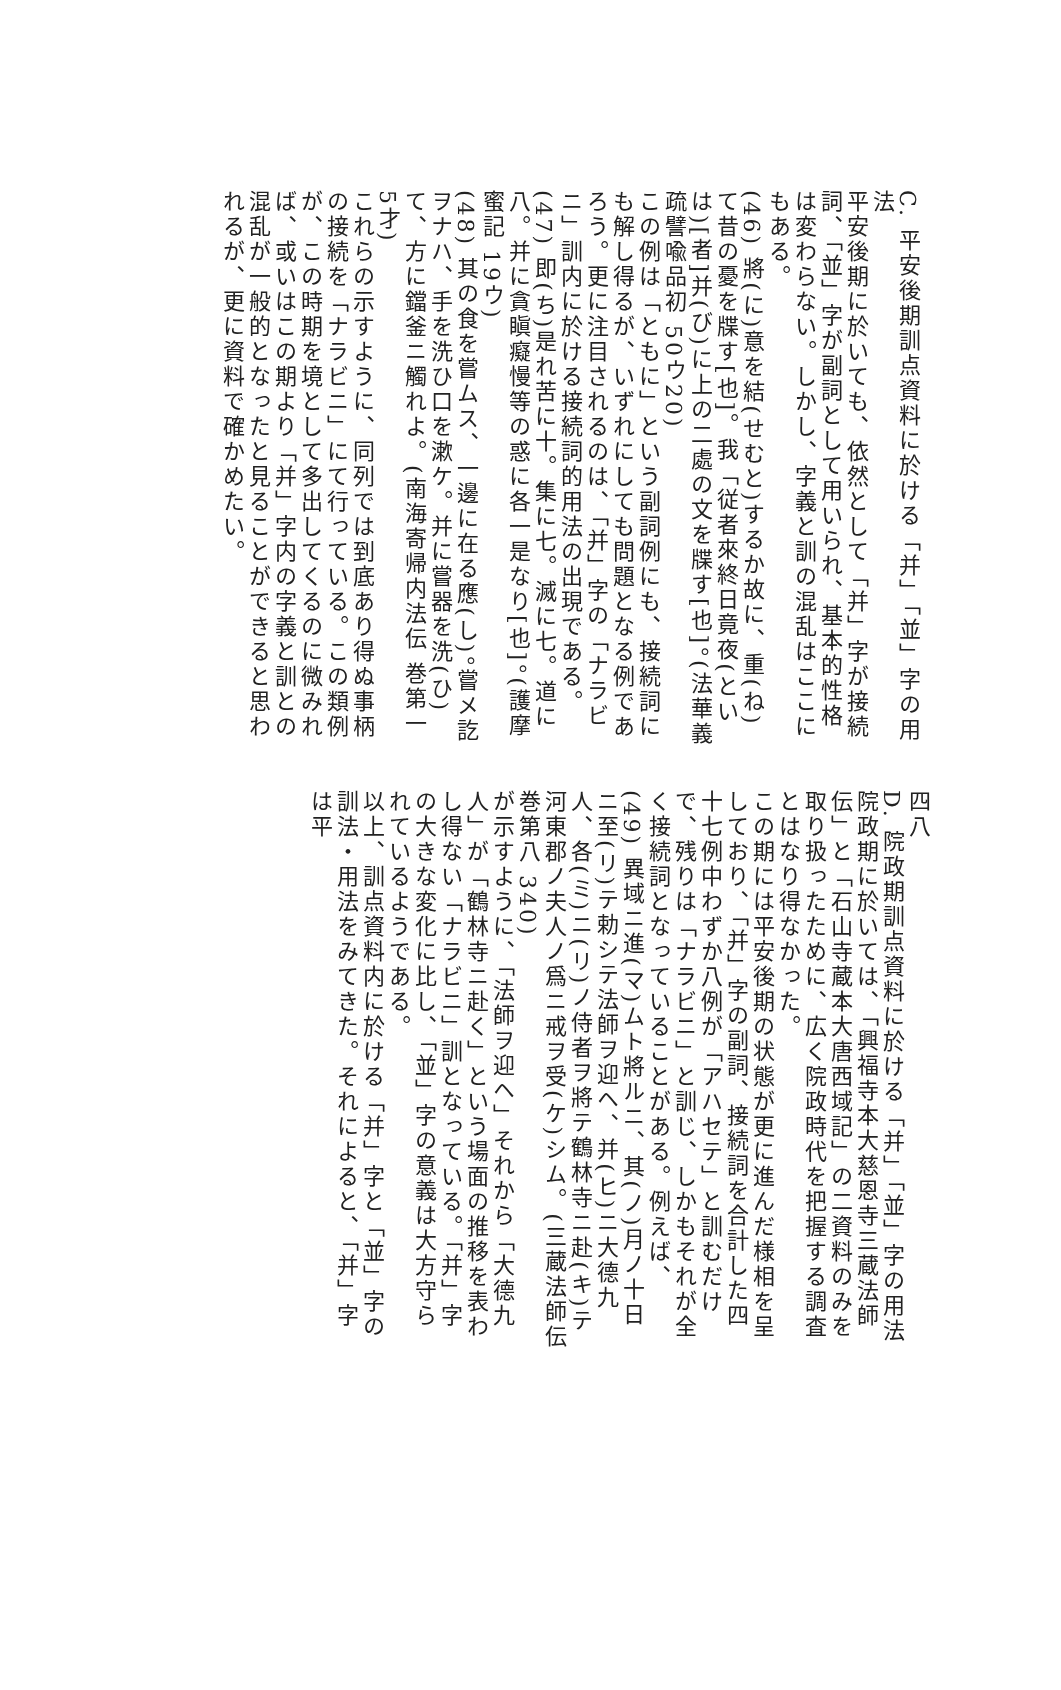C. 平安後期訓点資料に於ける「并」「並」字の用法
平安後期に於いても、依然として「并」字が接続詞、「並」字が副詞として用いられ、基本的性格は変わらない。しかし、字義と訓の混乱はここにもある。
(46) 將(に)意を結(せむと)するか故に、重(ね)て昔の憂を牒す[也]。我「従者來終日竟夜(といは)[者]并(び)に上の二處の文を牒す[也]。(法華義疏譬喩品初 50ウ20)
この例は「ともに」という副詞例にも、接続詞にも解し得るが、いずれにしても問題となる例であろう。更に注目されるのは、「并」字の「ナラビニ」訓内に於ける接続詞的用法の出現である。
(47) 即(ち)是れ苦に十。集に七。滅に七。道に八。并に貪瞋癡慢等の惑に各一是なり[也]。(護摩蜜記 19ウ)
(48) 其の食を嘗ムス、一邊に在る應(し)。嘗メ訖ヲナハ、手を洗ひ口を漱ケ。并に嘗器を洗(ひ)て、方に鐺釜ニ觸れよ。(南海寄帰内法伝 巻第一 5才)
これらの示すように、同列では到底あり得ぬ事柄の接続を「ナラビニ」にて行っている。この類例が、この時期を境として多出してくるのに微みれば、或いはこの期より「并」字内の字義と訓との混乱が一般的となったと見ることができると思われるが、更に資料で確かめたい。
四八
D. 院政期訓点資料に於ける「并」「並」字の用法
院政期に於いては、「興福寺本大慈恩寺三蔵法師伝」と「石山寺蔵本大唐西域記」の二資料のみを取り扱ったために、広く院政時代を把握する調査とはなり得なかった。
この期には平安後期の状態が更に進んだ様相を呈しており、「并」字の副詞、接続詞を合計した四十七例中わずか八例が「アハセテ」と訓むだけで、残りは「ナラビニ」と訓じ、しかもそれが全く接続詞となっていることがある。例えば、
(49) 異域ニ進(マ)ムト將ルニ、其(ノ)月ノ十日ニ至(リ)テ勅シテ法師ヲ迎ヘ、并(ヒ)ニ大德九人、各(ミ)ニ(リ)ノ侍者ヲ將テ鶴林寺ニ赴(キ)テ河東郡ノ夫人ノ爲ニ戒ヲ受(ケ)シム。(三蔵法師伝 巻第八 340)
が示すように、「法師ヲ迎ヘ」それから「大德九人」が「鶴林寺ニ赴く」という場面の推移を表わし得ない「ナラビニ」訓となっている。「并」字の大きな変化に比し、「並」字の意義は大方守られているようである。
以上、訓点資料内に於ける「并」字と「並」字の訓法・用法をみてきた。それによると、「并」字は平